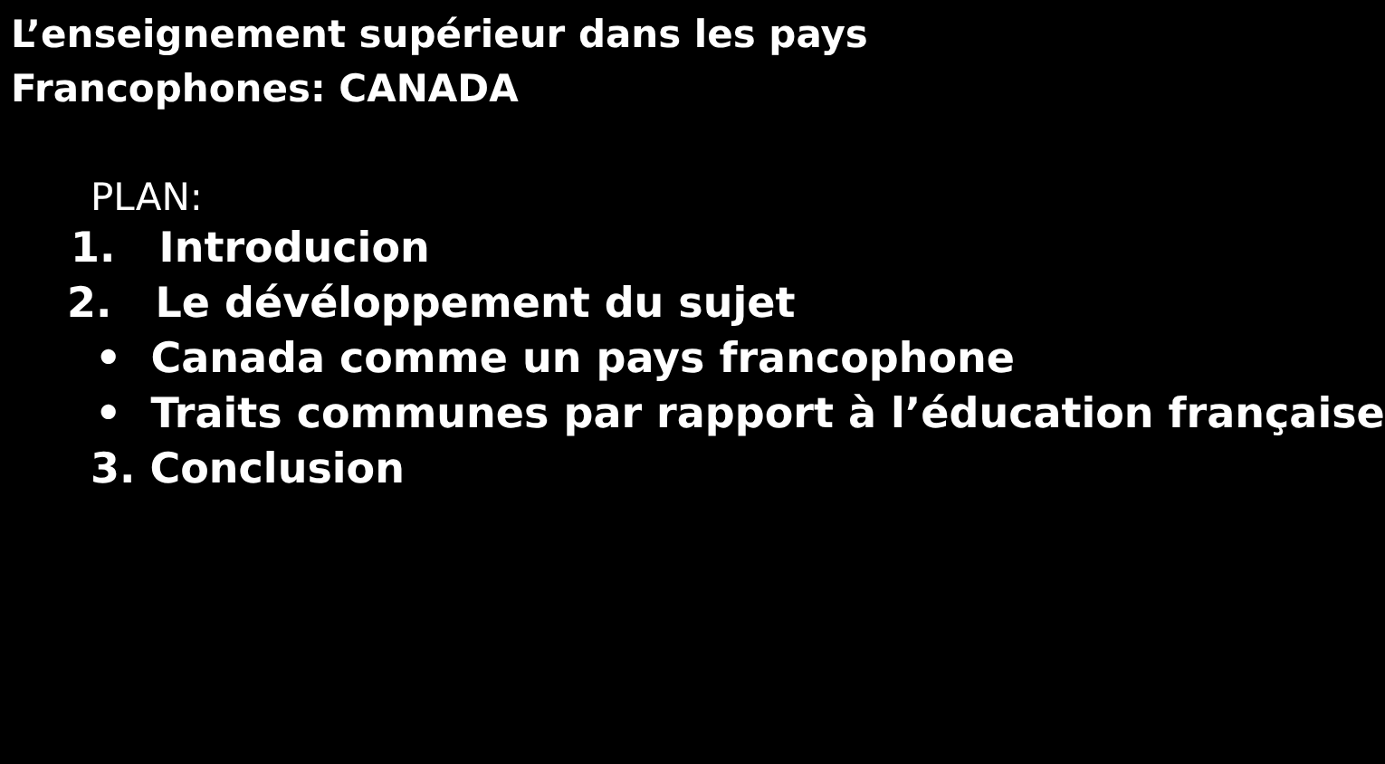L’enseignement supérieur dans les pays
Francophones: CANADA
PLAN:
1. Introducion
2. Le dévéloppement du sujet
• Canada comme un pays francophone
• Traits communes par rapport à l’éducation française
3. Conclusion